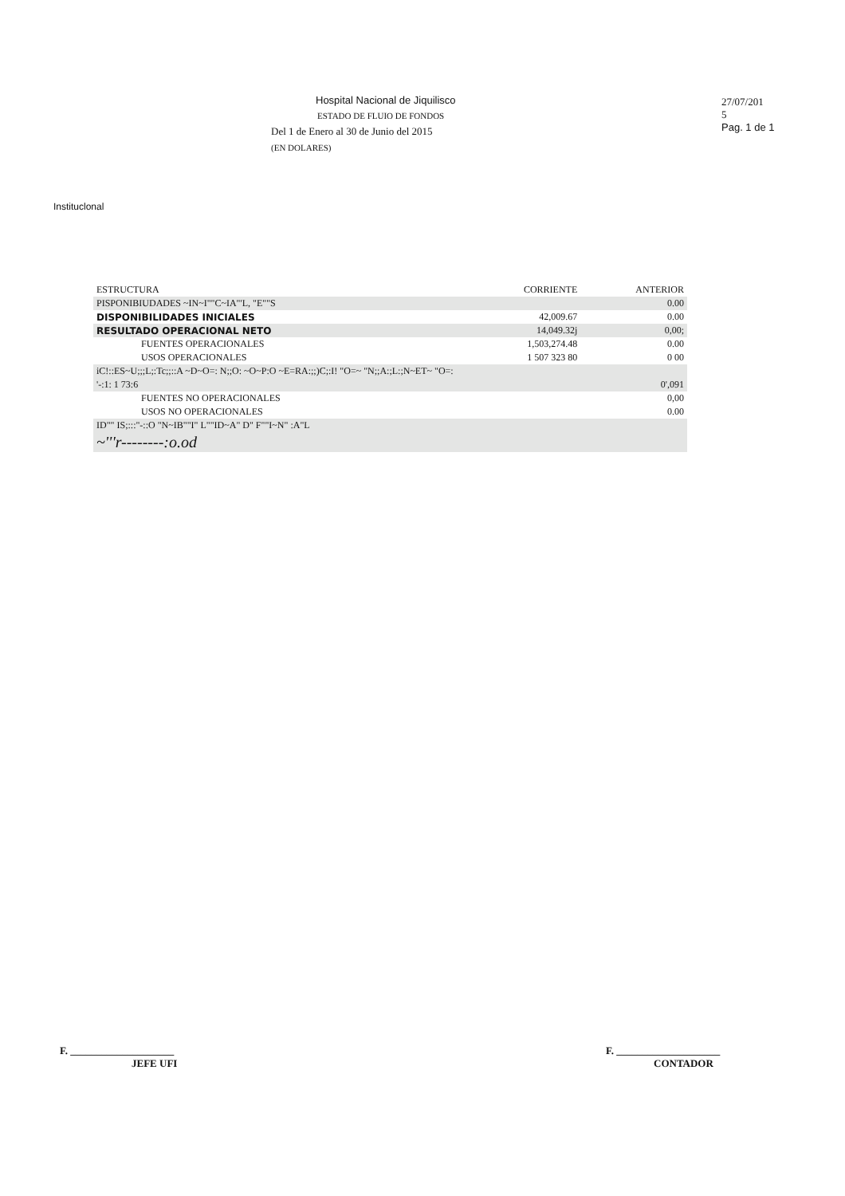Hospital Nacional de Jiquilisco
ESTADO DE FLUIO DE FONDOS
Del 1 de Enero al 30 de Junio del 2015
(EN DOLARES)
27/07/201
5
Pag. 1 de 1
Instituclonal
| ESTRUCTURA | CORRIENTE | ANTERIOR |
| --- | --- | --- |
| PISPONIBIUDADES ~IN~I""C~IA"'L, "E""S | | 0.00 |
| DISPONIBILIDADES INICIALES | 42,009.67 | 0.00 |
| RESULTADO OPERACIONAL NETO | 14,049.32j | 0,00; |
| FUENTES OPERACIONALES | 1,503,274.48 | 0.00 |
| USOS OPERACIONALES | 1 507 323 80 | 0 00 |
| iC!::ES~U;;;L;:Tc;;::A ~D~O=: N;;O: ~O~P:O ~E=RA:;;)C;:I! "O=~ "N;;A:;L:;N~ET~ "O=: | | |
| '-:1: 1 73:6 | | 0',091 |
| FUENTES NO OPERACIONALES | | 0,00 |
| USOS NO OPERACIONALES | | 0.00 |
| ID"" IS;:::"-::O "N~IB""I" L""ID~A" D" F""I~N" :A"L | | |
| ~'''r--------:o.od | | |
F. ____________________
JEFE UFI
F. ____________________
CONTADOR